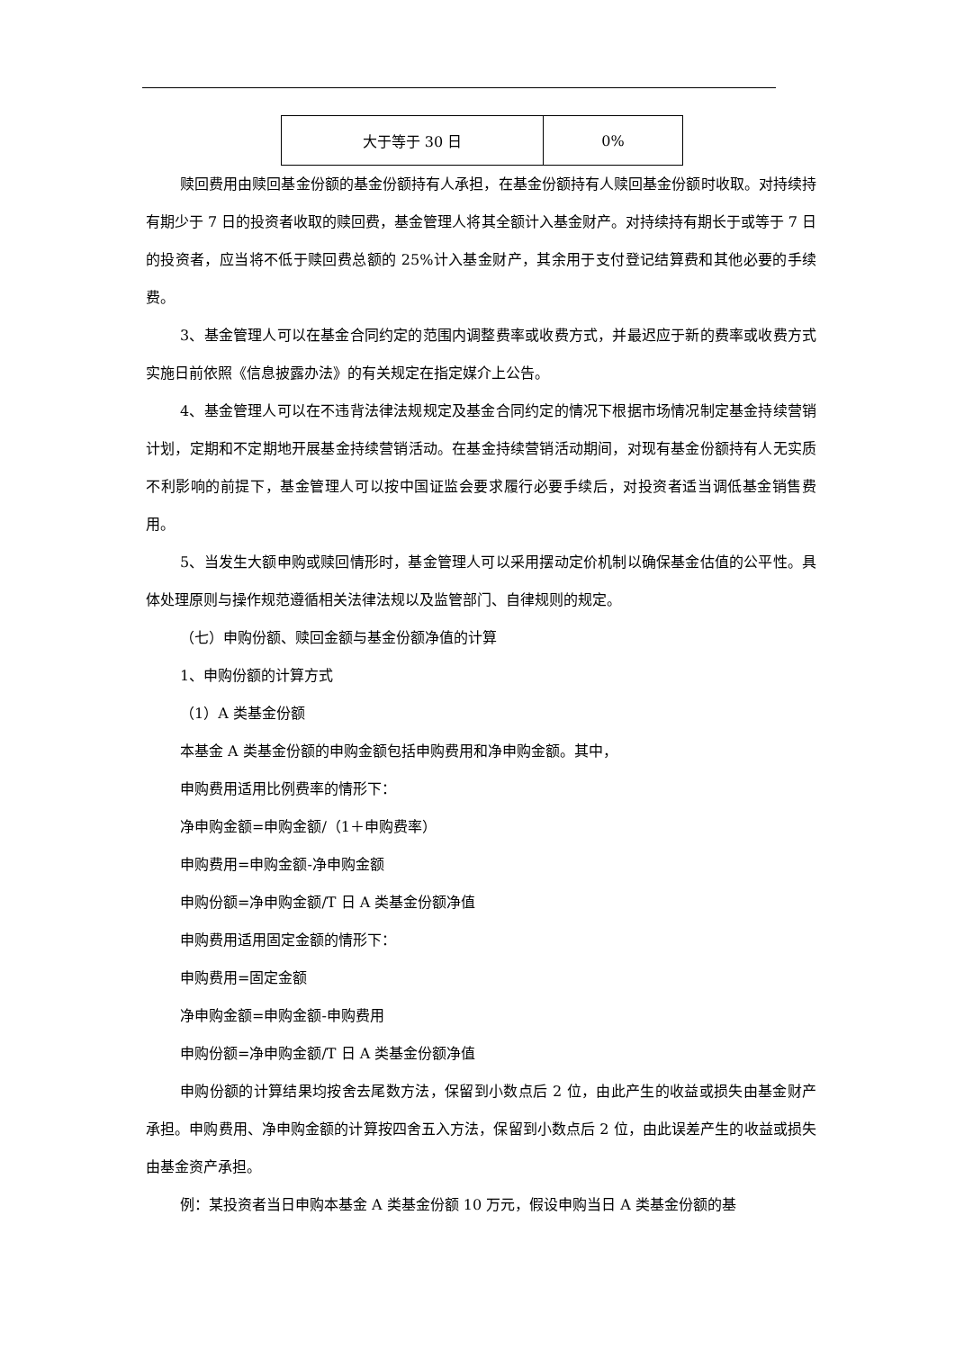| 大于等于 30 日 | 0% |
赎回费用由赎回基金份额的基金份额持有人承担，在基金份额持有人赎回基金份额时收取。对持续持有期少于 7 日的投资者收取的赎回费，基金管理人将其全额计入基金财产。对持续持有期长于或等于 7 日的投资者，应当将不低于赎回费总额的 25%计入基金财产，其余用于支付登记结算费和其他必要的手续费。
3、基金管理人可以在基金合同约定的范围内调整费率或收费方式，并最迟应于新的费率或收费方式实施日前依照《信息披露办法》的有关规定在指定媒介上公告。
4、基金管理人可以在不违背法律法规规定及基金合同约定的情况下根据市场情况制定基金持续营销计划，定期和不定期地开展基金持续营销活动。在基金持续营销活动期间，对现有基金份额持有人无实质不利影响的前提下，基金管理人可以按中国证监会要求履行必要手续后，对投资者适当调低基金销售费用。
5、当发生大额申购或赎回情形时，基金管理人可以采用摆动定价机制以确保基金估值的公平性。具体处理原则与操作规范遵循相关法律法规以及监管部门、自律规则的规定。
（七）申购份额、赎回金额与基金份额净值的计算
1、申购份额的计算方式
（1）A 类基金份额
本基金 A 类基金份额的申购金额包括申购费用和净申购金额。其中，
申购费用适用比例费率的情形下：
净申购金额=申购金额/（1＋申购费率）
申购费用=申购金额-净申购金额
申购份额=净申购金额/T 日 A 类基金份额净值
申购费用适用固定金额的情形下：
申购费用=固定金额
净申购金额=申购金额-申购费用
申购份额=净申购金额/T 日 A 类基金份额净值
申购份额的计算结果均按舍去尾数方法，保留到小数点后 2 位，由此产生的收益或损失由基金财产承担。申购费用、净申购金额的计算按四舍五入方法，保留到小数点后 2 位，由此误差产生的收益或损失由基金资产承担。
例：某投资者当日申购本基金 A 类基金份额 10 万元，假设申购当日 A 类基金份额的基